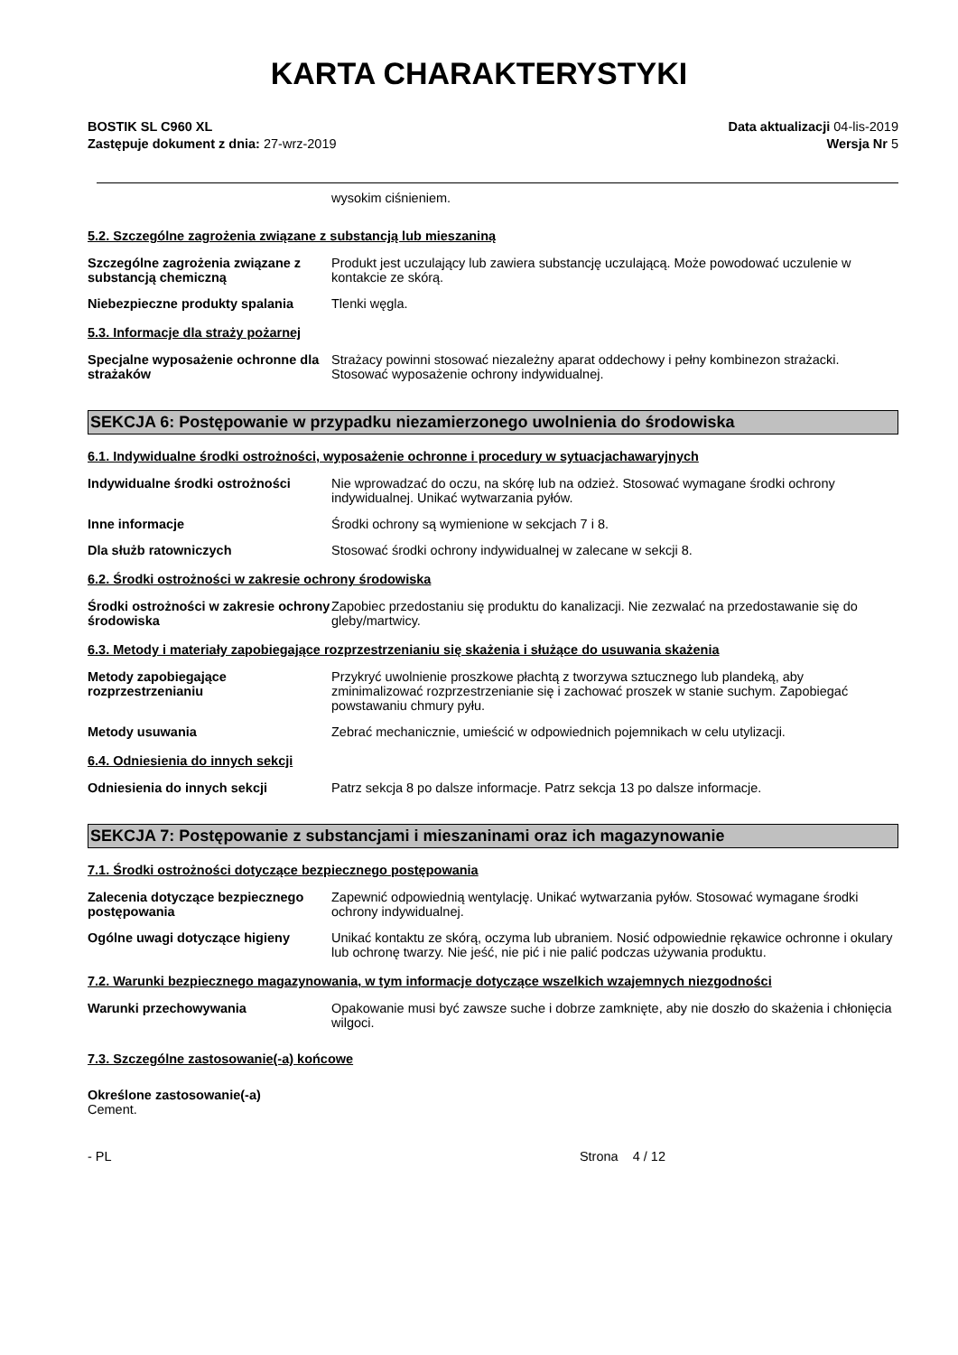KARTA CHARAKTERYSTYKI
BOSTIK SL C960 XL
Zastępuje dokument z dnia: 27-wrz-2019
Data aktualizacji 04-lis-2019
Wersja Nr 5
wysokim ciśnieniem.
5.2. Szczególne zagrożenia związane z substancją lub mieszaniną
Szczególne zagrożenia związane z substancją chemiczną
Produkt jest uczulający lub zawiera substancję uczulającą. Może powodować uczulenie w kontakcie ze skórą.
Niebezpieczne produkty spalania Tlenki węgla.
5.3. Informacje dla straży pożarnej
Specjalne wyposażenie ochronne dla strażaków
Strażacy powinni stosować niezależny aparat oddechowy i pełny kombinezon strażacki. Stosować wyposażenie ochrony indywidualnej.
SEKCJA 6: Postępowanie w przypadku niezamierzonego uwolnienia do środowiska
6.1. Indywidualne środki ostrożności, wyposażenie ochronne i procedury w sytuacjachawaryjnych
Indywidualne środki ostrożności Nie wprowadzać do oczu, na skórę lub na odzież. Stosować wymagane środki ochrony indywidualnej. Unikać wytwarzania pyłów.
Inne informacje Środki ochrony są wymienione w sekcjach 7 i 8.
Dla służb ratowniczych Stosować środki ochrony indywidualnej w zalecane w sekcji 8.
6.2. Środki ostrożności w zakresie ochrony środowiska
Środki ostrożności w zakresie ochrony środowiska
Zapobiec przedostaniu się produktu do kanalizacji. Nie zezwalać na przedostawanie się do gleby/martwicy.
6.3. Metody i materiały zapobiegające rozprzestrzenianiu się skażenia i służące do usuwania skażenia
Metody zapobiegające rozprzestrzenianiu
Przykryć uwolnienie proszkowe płachtą z tworzywa sztucznego lub plandeką, aby zminimalizować rozprzestrzenianie się i zachować proszek w stanie suchym. Zapobiegać powstawaniu chmury pyłu.
Metody usuwania Zebrać mechanicznie, umieścić w odpowiednich pojemnikach w celu utylizacji.
6.4. Odniesienia do innych sekcji
Odniesienia do innych sekcji Patrz sekcja 8 po dalsze informacje. Patrz sekcja 13 po dalsze informacje.
SEKCJA 7: Postępowanie z substancjami i mieszaninami oraz ich magazynowanie
7.1. Środki ostrożności dotyczące bezpiecznego postępowania
Zalecenia dotyczące bezpiecznego postępowania
Zapewnić odpowiednią wentylację. Unikać wytwarzania pyłów. Stosować wymagane środki ochrony indywidualnej.
Ogólne uwagi dotyczące higieny Unikać kontaktu ze skórą, oczyma lub ubraniem. Nosić odpowiednie rękawice ochronne i okulary lub ochronę twarzy. Nie jeść, nie pić i nie palić podczas używania produktu.
7.2. Warunki bezpiecznego magazynowania, w tym informacje dotyczące wszelkich wzajemnych niezgodności
Warunki przechowywania Opakowanie musi być zawsze suche i dobrze zamknięte, aby nie doszło do skażenia i chłonięcia wilgoci.
7.3. Szczególne zastosowanie(-a) końcowe
Określone zastosowanie(-a)
Cement.
- PL Strona 4 / 12